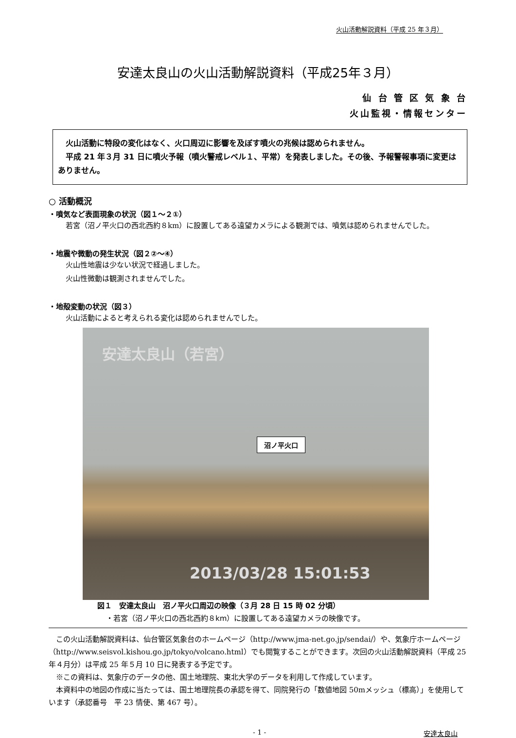火山活動解説資料（平成 25 年３月）
安達太良山の火山活動解説資料（平成25年３月）
仙 台 管 区 気 象 台
火山監視・情報センター
　火山活動に特段の変化はなく、火口周辺に影響を及ぼす噴火の兆候は認められません。
　平成 21 年３月 31 日に噴火予報（噴火警戒レベル１、平常）を発表しました。その後、予報警報事項に変更はありません。
○ 活動概況
・噴気など表面現象の状況（図１～２①）
　若宮（沼ノ平火口の西北西約８km）に設置してある遠望カメラによる観測では、噴気は認められませんでした。
・地震や微動の発生状況（図２②～④）
　火山性地震は少ない状況で経過しました。
　火山性微動は観測されませんでした。
・地殻変動の状況（図３）
　火山活動によると考えられる変化は認められませんでした。
安達太良山（若宮）
沼ノ平火口
2013/03/28 15:01:53
図１　安達太良山　沼ノ平火口周辺の映像（３月 28 日 15 時 02 分頃）
・若宮（沼ノ平火口の西北西約８km）に設置してある遠望カメラの映像です。
　この火山活動解説資料は、仙台管区気象台のホームページ（http://www.jma-net.go.jp/sendai/）や、気象庁ホームページ（http://www.seisvol.kishou.go.jp/tokyo/volcano.html）でも閲覧することができます。次回の火山活動解説資料（平成 25 年４月分）は平成 25 年５月 10 日に発表する予定です。
　※この資料は、気象庁のデータの他、国土地理院、東北大学のデータを利用して作成しています。
　本資料中の地図の作成に当たっては、国土地理院長の承認を得て、同院発行の「数値地図 50mメッシュ（標高）」を使用しています（承認番号　平 23 情使、第 467 号）。
- 1 - 安達太良山